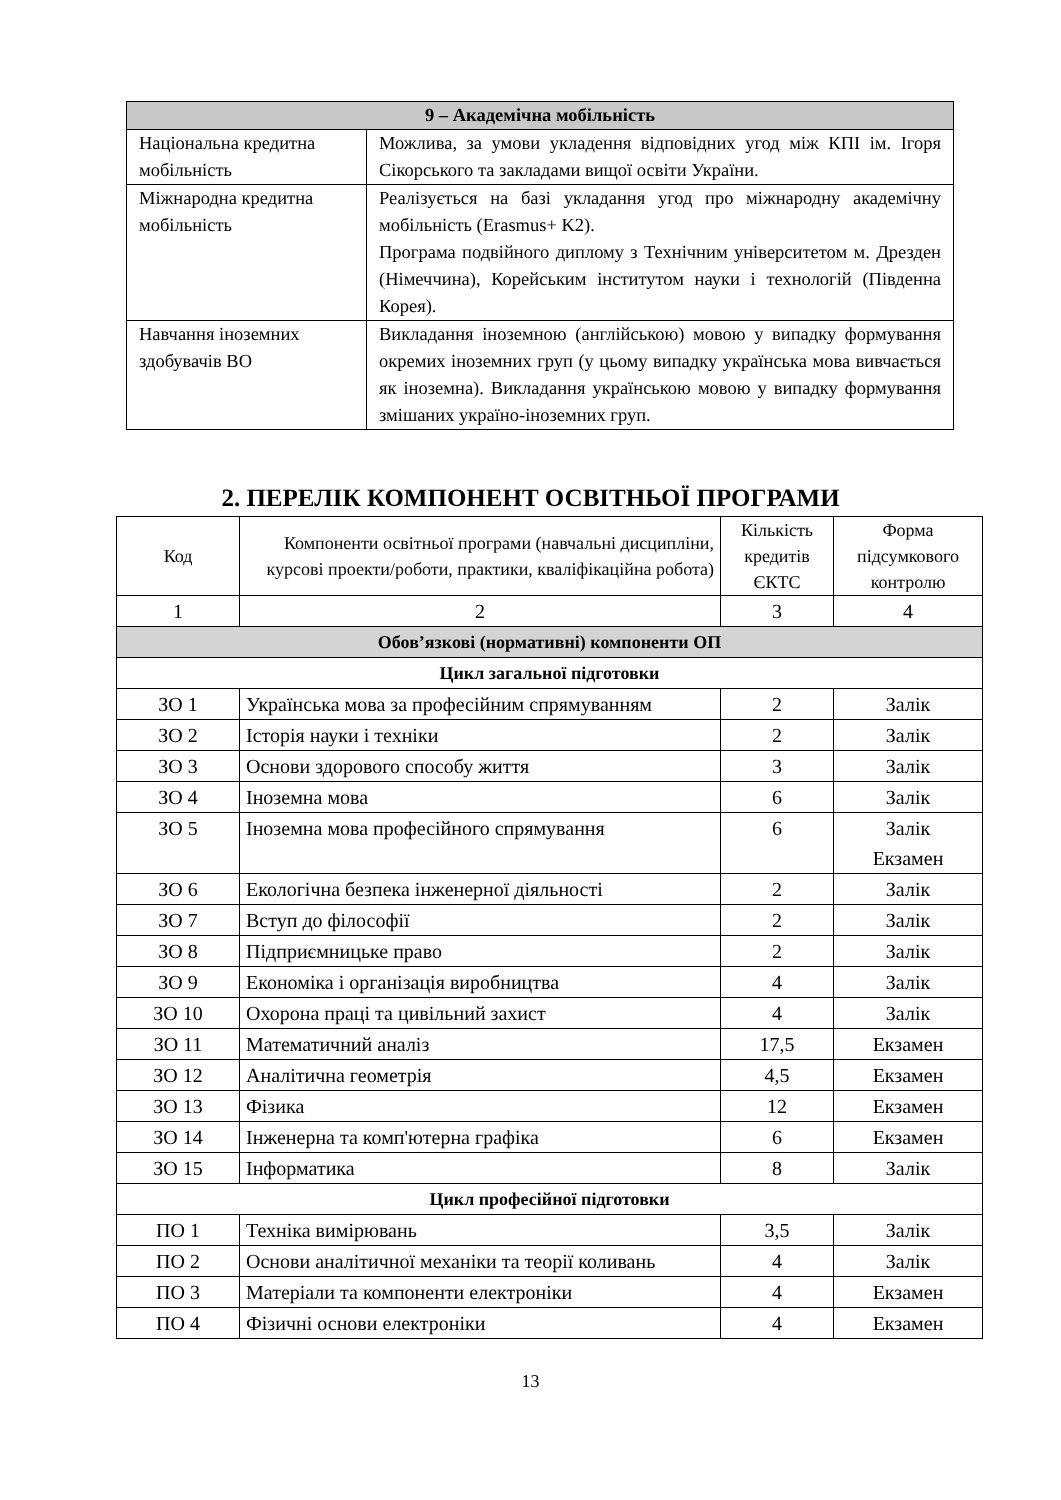| 9 – Академічна мобільність | |
| Національна кредитна мобільність | Можлива, за умови укладення відповідних угод між КПІ ім. Ігоря Сікорського та закладами вищої освіти України. |
| Міжнародна кредитна мобільність | Реалізується на базі укладання угод про міжнародну академічну мобільність (Erasmus+ K2). Програма подвійного диплому з Технічним університетом м. Дрезден (Німеччина), Корейським інститутом науки і технологій (Південна Корея). |
| Навчання іноземних здобувачів ВО | Викладання іноземною (англійською) мовою у випадку формування окремих іноземних груп (у цьому випадку українська мова вивчається як іноземна). Викладання українською мовою у випадку формування змішаних україно-іноземних груп. |
2. ПЕРЕЛІК КОМПОНЕНТ ОСВІТНЬОЇ ПРОГРАМИ
| Код | Компоненти освітньої програми (навчальні дисципліни, курсові проекти/роботи, практики, кваліфікаційна робота) | Кількість кредитів ЄКТС | Форма підсумкового контролю |
| --- | --- | --- | --- |
| 1 | 2 | 3 | 4 |
| Обов’язкові (нормативні) компоненти ОП | | | |
| Цикл загальної підготовки | | | |
| ЗО 1 | Українська мова за професійним спрямуванням | 2 | Залік |
| ЗО 2 | Історія науки і техніки | 2 | Залік |
| ЗО 3 | Основи здорового способу життя | 3 | Залік |
| ЗО 4 | Іноземна мова | 6 | Залік |
| ЗО 5 | Іноземна мова професійного спрямування | 6 | Залік Екзамен |
| ЗО 6 | Екологічна безпека інженерної діяльності | 2 | Залік |
| ЗО 7 | Вступ до філософії | 2 | Залік |
| ЗО 8 | Підприємницьке право | 2 | Залік |
| ЗО 9 | Економіка і організація виробництва | 4 | Залік |
| ЗО 10 | Охорона праці та цивільний захист | 4 | Залік |
| ЗО 11 | Математичний аналіз | 17,5 | Екзамен |
| ЗО 12 | Аналітична геометрія | 4,5 | Екзамен |
| ЗО 13 | Фізика | 12 | Екзамен |
| ЗО 14 | Інженерна та комп'ютерна графіка | 6 | Екзамен |
| ЗО 15 | Інформатика | 8 | Залік |
| Цикл професійної підготовки | | | |
| ПО 1 | Техніка вимірювань | 3,5 | Залік |
| ПО 2 | Основи аналітичної механіки та теорії коливань | 4 | Залік |
| ПО 3 | Матеріали та компоненти електроніки | 4 | Екзамен |
| ПО 4 | Фізичні основи електроніки | 4 | Екзамен |
13